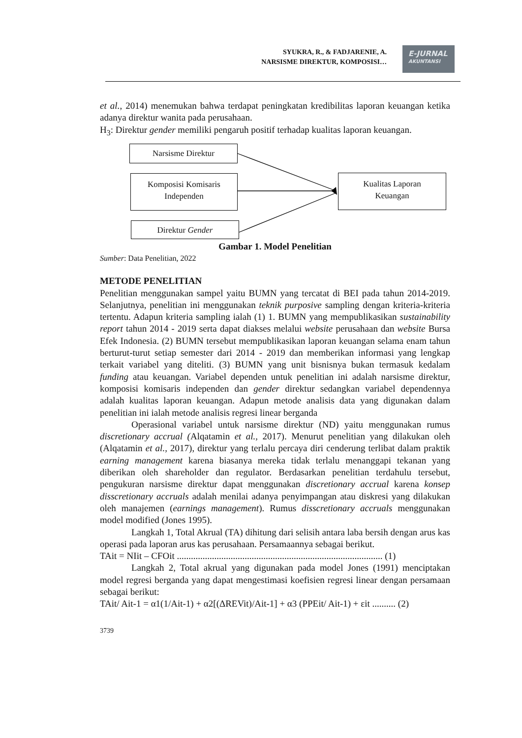SYUKRA, R., & FADJARENIE, A.
NARSISME DIREKTUR, KOMPOSISI…
E-JURNAL
AKUNTANSI
et al., 2014) menemukan bahwa terdapat peningkatan kredibilitas laporan keuangan ketika adanya direktur wanita pada perusahaan.
H<sub>3</sub>: Direktur gender memiliki pengaruh positif terhadap kualitas laporan keuangan.
Narsisme Direktur
Komposisi Komisaris
Independen
Kualitas Laporan
Keuangan
Direktur Gender
Gambar 1. Model Penelitian
Sumber: Data Penelitian, 2022
METODE PENELITIAN
Penelitian menggunakan sampel yaitu BUMN yang tercatat di BEI pada tahun 2014-2019. Selanjutnya, penelitian ini menggunakan teknik purposive sampling dengan kriteria-kriteria tertentu. Adapun kriteria sampling ialah (1) 1. BUMN yang mempublikasikan sustainability report tahun 2014 - 2019 serta dapat diakses melalui website perusahaan dan website Bursa Efek Indonesia. (2) BUMN tersebut mempublikasikan laporan keuangan selama enam tahun berturut-turut setiap semester dari 2014 - 2019 dan memberikan informasi yang lengkap terkait variabel yang diteliti. (3) BUMN yang unit bisnisnya bukan termasuk kedalam funding atau keuangan. Variabel dependen untuk penelitian ini adalah narsisme direktur, komposisi komisaris independen dan gender direktur sedangkan variabel dependennya adalah kualitas laporan keuangan. Adapun metode analisis data yang digunakan dalam penelitian ini ialah metode analisis regresi linear berganda
Operasional variabel untuk narsisme direktur (ND) yaitu menggunakan rumus discretionary accrual (Alqatamin et al., 2017). Menurut penelitian yang dilakukan oleh (Alqatamin et al., 2017), direktur yang terlalu percaya diri cenderung terlibat dalam praktik earning management karena biasanya mereka tidak terlalu menanggapi tekanan yang diberikan oleh shareholder dan regulator. Berdasarkan penelitian terdahulu tersebut, pengukuran narsisme direktur dapat menggunakan discretionary accrual karena konsep disscretionary accruals adalah menilai adanya penyimpangan atau diskresi yang dilakukan oleh manajemen (earnings management). Rumus disscretionary accruals menggunakan model modified (Jones 1995).
Langkah 1, Total Akrual (TA) dihitung dari selisih antara laba bersih dengan arus kas operasi pada laporan arus kas perusahaan. Persamaannya sebagai berikut.
TAit = NIit – CFOit ........................................................................................ (1)
Langkah 2, Total akrual yang digunakan pada model Jones (1991) menciptakan model regresi berganda yang dapat mengestimasi koefisien regresi linear dengan persamaan sebagai berikut:
TAit/ Ait-1 = α1(1/Ait-1) + α2[(ΔREVit)/Ait-1] + α3 (PPEit/ Ait-1) + εit .......... (2)
3739